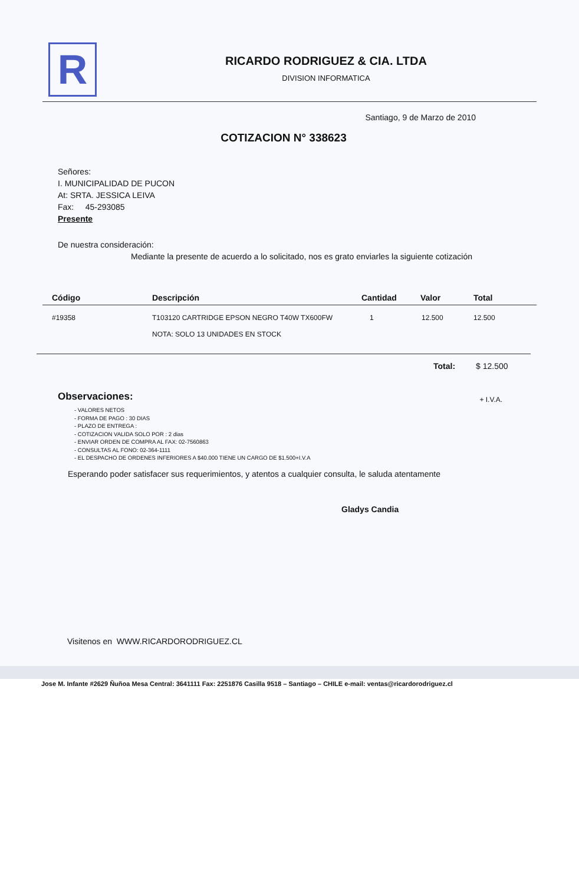R
RICARDO RODRIGUEZ & CIA. LTDA
DIVISION INFORMATICA
Santiago, 9 de Marzo de 2010
COTIZACION N° 338623
Señores:
I. MUNICIPALIDAD DE PUCON
At: SRTA. JESSICA LEIVA
Fax: 45-293085
Presente
De nuestra consideración:
Mediante la presente de acuerdo a lo solicitado, nos es grato enviarles la siguiente cotización
| Código | Descripción | Cantidad | Valor | Total |
| --- | --- | --- | --- | --- |
| #19358 | T103120 CARTRIDGE EPSON NEGRO T40W TX600FW NOTA: SOLO 13 UNIDADES EN STOCK | 1 | 12.500 | 12.500 |
Total: $ 12.500
Observaciones: + I.V.A.
- VALORES NETOS
- FORMA DE PAGO : 30 DIAS
- PLAZO DE ENTREGA :
- COTIZACION VALIDA SOLO POR : 2 dias
- ENVIAR ORDEN DE COMPRA AL FAX: 02-7560863
- CONSULTAS AL FONO: 02-364-1111
- EL DESPACHO DE ORDENES INFERIORES A $40.000 TIENE UN CARGO DE $1.500+I.V.A
Esperando poder satisfacer sus requerimientos, y atentos a cualquier consulta, le saluda atentamente
Gladys Candia
Visitenos en WWW.RICARDORODRIGUEZ.CL
Jose M. Infante #2629 Ñuñoa Mesa Central: 3641111 Fax: 2251876 Casilla 9518 – Santiago – CHILE e-mail: ventas@ricardorodriguez.cl